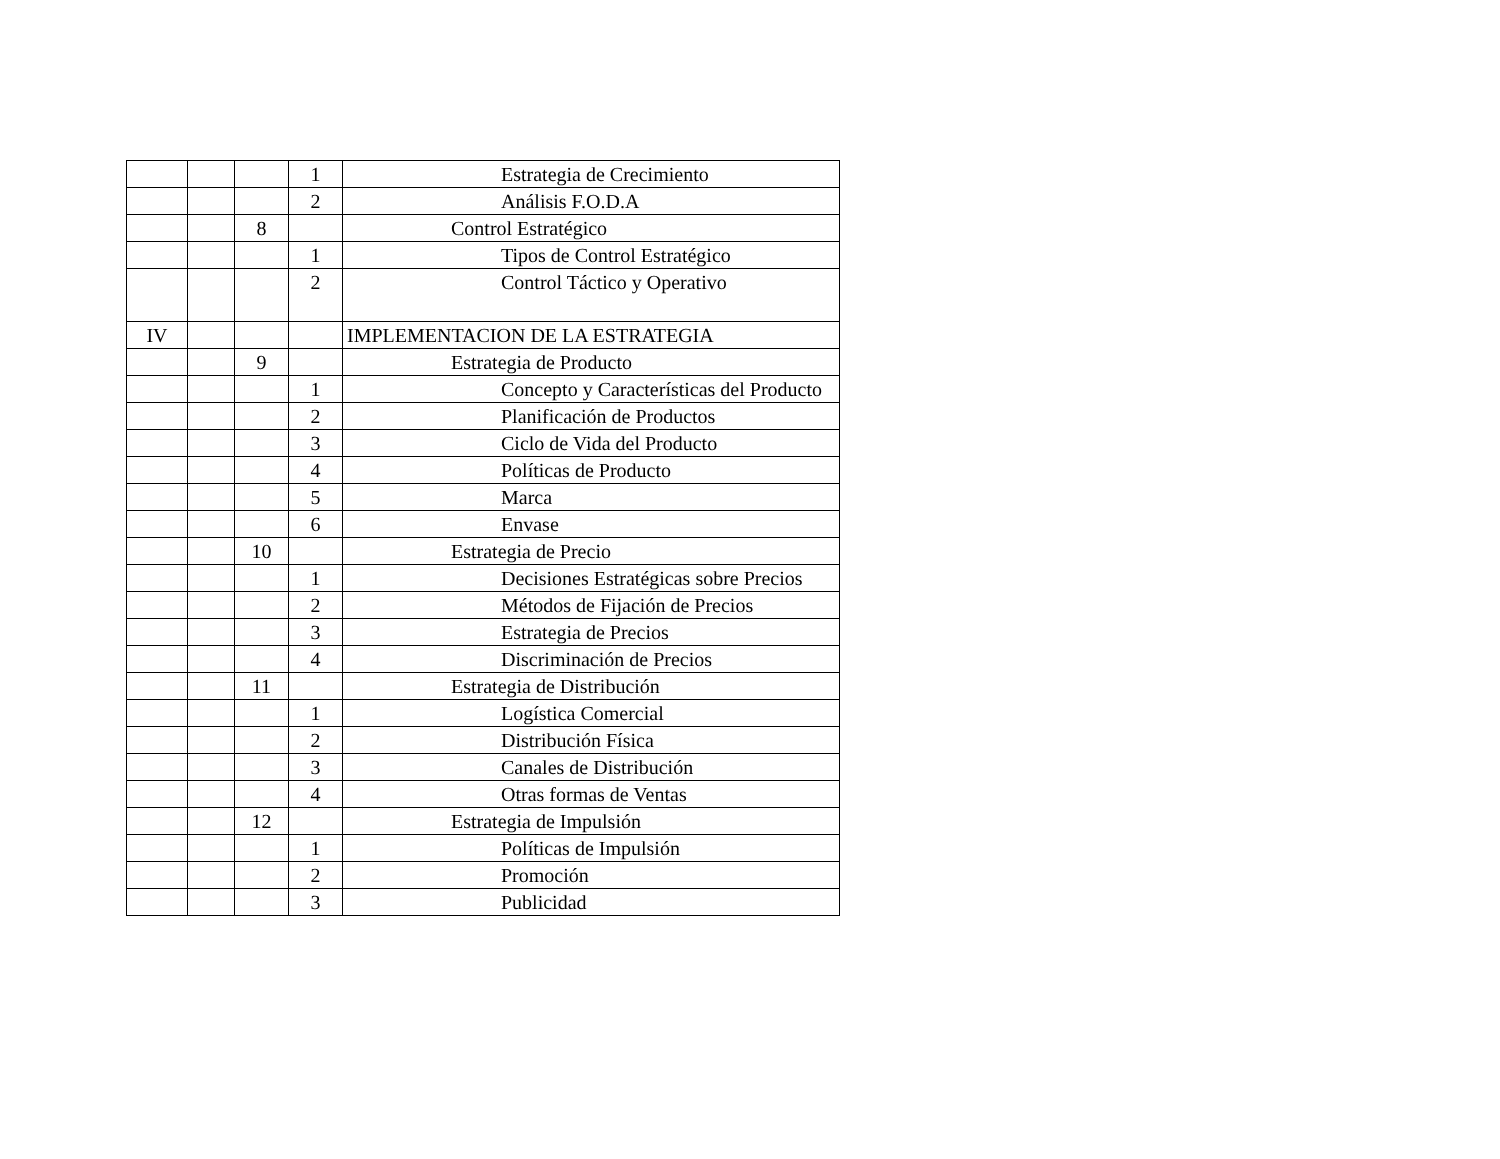| | | | 1 | Estrategia de Crecimiento |
| | | | 2 | Análisis F.O.D.A |
| | | 8 | | Control Estratégico |
| | | | 1 | Tipos de Control Estratégico |
| | | | 2 | Control Táctico y Operativo |
| IV | | | | IMPLEMENTACION DE LA ESTRATEGIA |
| | | 9 | | Estrategia de Producto |
| | | | 1 | Concepto y Características del Producto |
| | | | 2 | Planificación de Productos |
| | | | 3 | Ciclo de Vida del Producto |
| | | | 4 | Políticas de Producto |
| | | | 5 | Marca |
| | | | 6 | Envase |
| | | 10 | | Estrategia de Precio |
| | | | 1 | Decisiones Estratégicas sobre Precios |
| | | | 2 | Métodos de Fijación de Precios |
| | | | 3 | Estrategia de Precios |
| | | | 4 | Discriminación de Precios |
| | | 11 | | Estrategia de Distribución |
| | | | 1 | Logística Comercial |
| | | | 2 | Distribución Física |
| | | | 3 | Canales de Distribución |
| | | | 4 | Otras formas de Ventas |
| | | 12 | | Estrategia de Impulsión |
| | | | 1 | Políticas de Impulsión |
| | | | 2 | Promoción |
| | | | 3 | Publicidad |